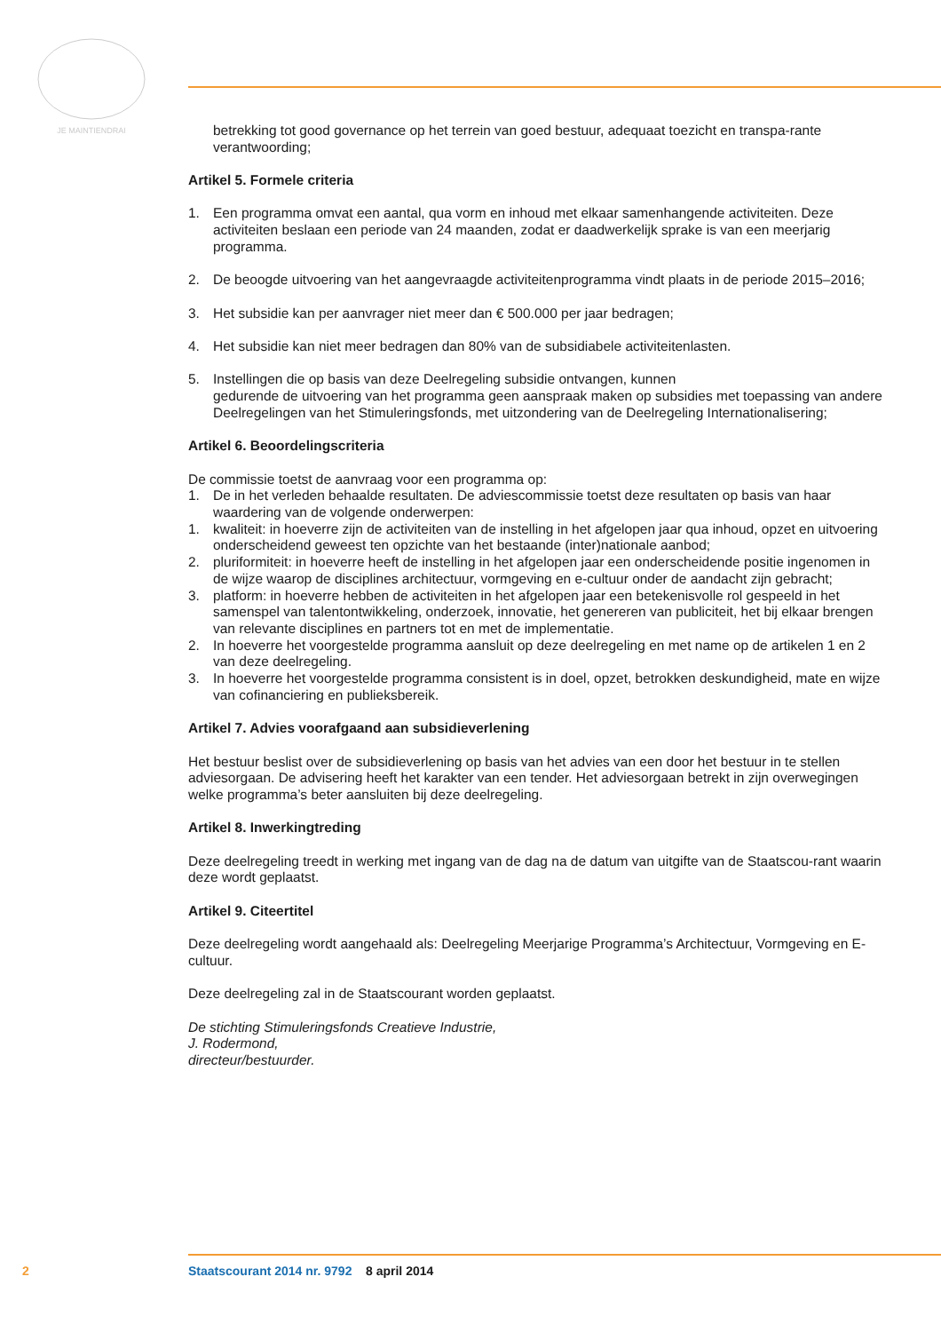JE MAINTIENDRAI
betrekking tot good governance op het terrein van goed bestuur, adequaat toezicht en transpa-rante verantwoording;
Artikel 5. Formele criteria
1. Een programma omvat een aantal, qua vorm en inhoud met elkaar samenhangende activiteiten. Deze activiteiten beslaan een periode van 24 maanden, zodat er daadwerkelijk sprake is van een meerjarig programma.
2. De beoogde uitvoering van het aangevraagde activiteitenprogramma vindt plaats in de periode 2015–2016;
3. Het subsidie kan per aanvrager niet meer dan € 500.000 per jaar bedragen;
4. Het subsidie kan niet meer bedragen dan 80% van de subsidiabele activiteitenlasten.
5. Instellingen die op basis van deze Deelregeling subsidie ontvangen, kunnen
gedurende de uitvoering van het programma geen aanspraak maken op subsidies met toepassing van andere Deelregelingen van het Stimuleringsfonds, met uitzondering van de Deelregeling Internationalisering;
Artikel 6. Beoordelingscriteria
De commissie toetst de aanvraag voor een programma op:
1. De in het verleden behaalde resultaten. De adviescommissie toetst deze resultaten op basis van haar waardering van de volgende onderwerpen:
1. kwaliteit: in hoeverre zijn de activiteiten van de instelling in het afgelopen jaar qua inhoud, opzet en uitvoering onderscheidend geweest ten opzichte van het bestaande (inter)nationale aanbod;
2. pluriformiteit: in hoeverre heeft de instelling in het afgelopen jaar een onderscheidende positie ingenomen in de wijze waarop de disciplines architectuur, vormgeving en e-cultuur onder de aandacht zijn gebracht;
3. platform: in hoeverre hebben de activiteiten in het afgelopen jaar een betekenisvolle rol gespeeld in het samenspel van talentontwikkeling, onderzoek, innovatie, het genereren van publiciteit, het bij elkaar brengen van relevante disciplines en partners tot en met de implementatie.
2. In hoeverre het voorgestelde programma aansluit op deze deelregeling en met name op de artikelen 1 en 2 van deze deelregeling.
3. In hoeverre het voorgestelde programma consistent is in doel, opzet, betrokken deskundigheid, mate en wijze van cofinanciering en publieksbereik.
Artikel 7. Advies voorafgaand aan subsidieverlening
Het bestuur beslist over de subsidieverlening op basis van het advies van een door het bestuur in te stellen adviesorgaan. De advisering heeft het karakter van een tender. Het adviesorgaan betrekt in zijn overwegingen welke programma’s beter aansluiten bij deze deelregeling.
Artikel 8. Inwerkingtreding
Deze deelregeling treedt in werking met ingang van de dag na de datum van uitgifte van de Staatscou-rant waarin deze wordt geplaatst.
Artikel 9. Citeertitel
Deze deelregeling wordt aangehaald als: Deelregeling Meerjarige Programma’s Architectuur, Vormgeving en E-cultuur.
Deze deelregeling zal in de Staatscourant worden geplaatst.
De stichting Stimuleringsfonds Creatieve Industrie,
J. Rodermond,
directeur/bestuurder.
2 Staatscourant 2014 nr. 9792 8 april 2014